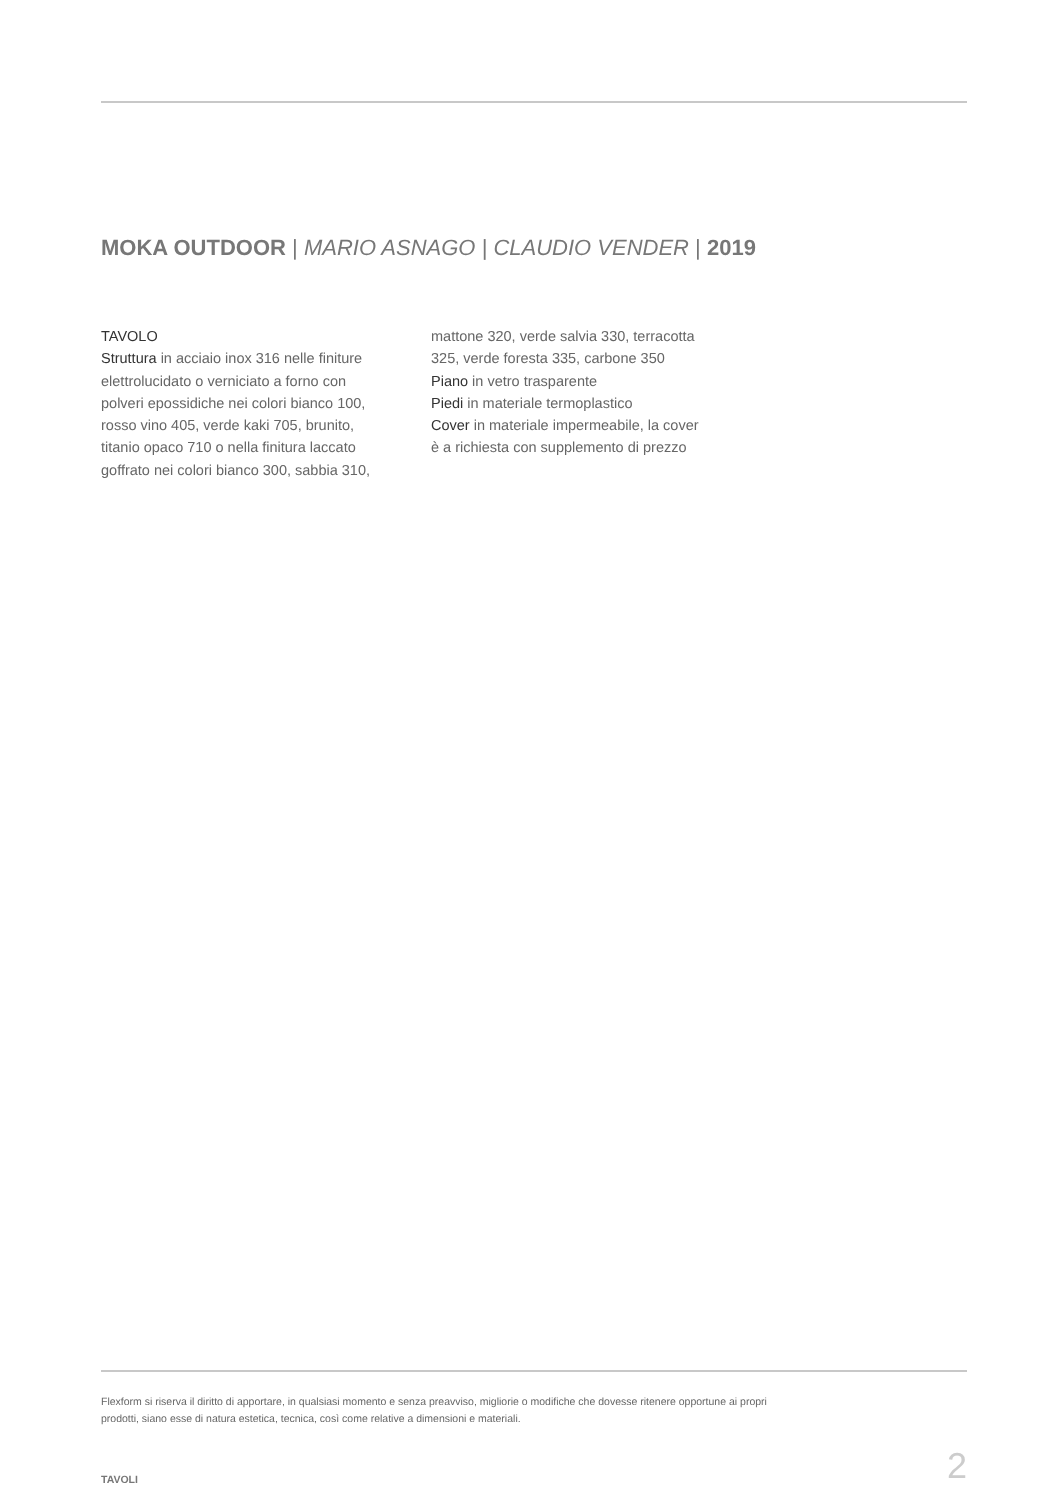MOKA OUTDOOR | MARIO ASNAGO | CLAUDIO VENDER | 2019
TAVOLO
Struttura in acciaio inox 316 nelle finiture elettrolucidato o verniciato a forno con polveri epossidiche nei colori bianco 100, rosso vino 405, verde kaki 705, brunito, titanio opaco 710 o nella finitura laccato goffrato nei colori bianco 300, sabbia 310,
mattone 320, verde salvia 330, terracotta 325, verde foresta 335, carbone 350
Piano in vetro trasparente
Piedi in materiale termoplastico
Cover in materiale impermeabile, la cover è a richiesta con supplemento di prezzo
Flexform si riserva il diritto di apportare, in qualsiasi momento e senza preavviso, migliorie o modifiche che dovesse ritenere opportune ai propri prodotti, siano esse di natura estetica, tecnica, così come relative a dimensioni e materiali.
TAVOLI 2